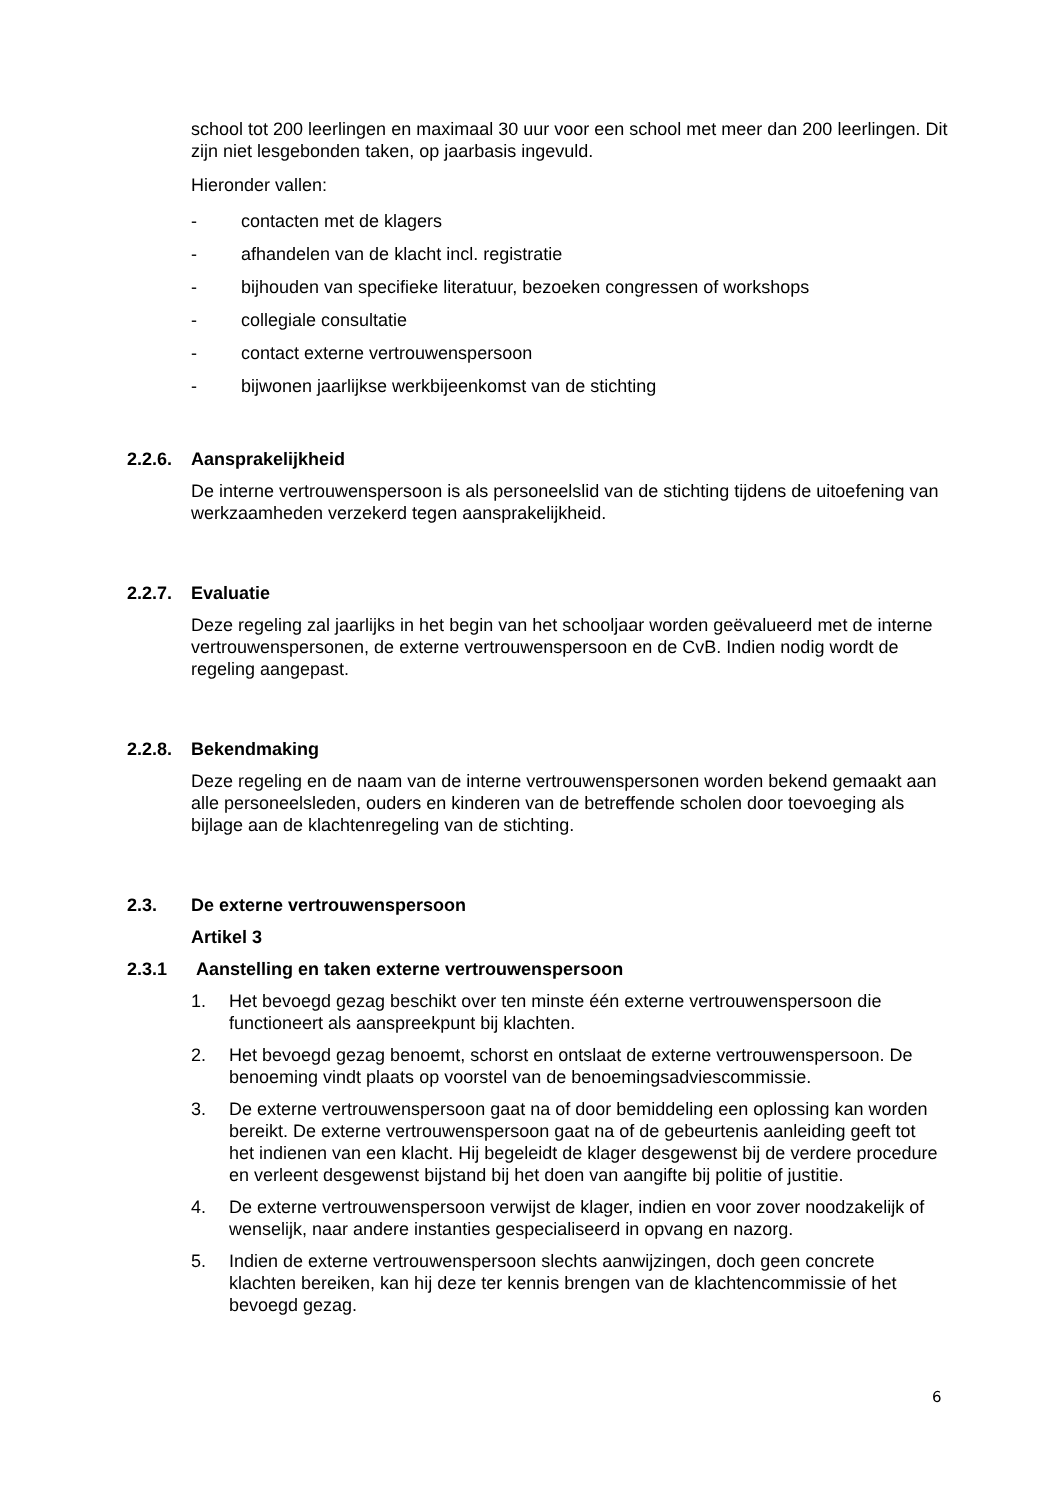school tot 200 leerlingen en maximaal 30 uur voor een school met meer dan 200 leerlingen. Dit zijn niet lesgebonden taken, op jaarbasis ingevuld.
Hieronder vallen:
- contacten met de klagers
- afhandelen van de klacht incl. registratie
- bijhouden van specifieke literatuur, bezoeken congressen of workshops
- collegiale consultatie
- contact externe vertrouwenspersoon
- bijwonen jaarlijkse werkbijeenkomst van de stichting
2.2.6. Aansprakelijkheid
De interne vertrouwenspersoon is als personeelslid van de stichting tijdens de uitoefening van werkzaamheden verzekerd tegen aansprakelijkheid.
2.2.7. Evaluatie
Deze regeling zal jaarlijks in het begin van het schooljaar worden geëvalueerd met de interne vertrouwenspersonen, de externe vertrouwenspersoon en de CvB. Indien nodig wordt de regeling aangepast.
2.2.8. Bekendmaking
Deze regeling en de naam van de interne vertrouwenspersonen worden bekend gemaakt aan alle personeelsleden, ouders en kinderen van de betreffende scholen door toevoeging als bijlage aan de klachtenregeling van de stichting.
2.3. De externe vertrouwenspersoon
Artikel 3
2.3.1 Aanstelling en taken externe vertrouwenspersoon
1. Het bevoegd gezag beschikt over ten minste één externe vertrouwenspersoon die functioneert als aanspreekpunt bij klachten.
2. Het bevoegd gezag benoemt, schorst en ontslaat de externe vertrouwenspersoon. De benoeming vindt plaats op voorstel van de benoemingsadviescommissie.
3. De externe vertrouwenspersoon gaat na of door bemiddeling een oplossing kan worden bereikt. De externe vertrouwenspersoon gaat na of de gebeurtenis aanleiding geeft tot het indienen van een klacht. Hij begeleidt de klager desgewenst bij de verdere procedure en verleent desgewenst bijstand bij het doen van aangifte bij politie of justitie.
4. De externe vertrouwenspersoon verwijst de klager, indien en voor zover noodzakelijk of wenselijk, naar andere instanties gespecialiseerd in opvang en nazorg.
5. Indien de externe vertrouwenspersoon slechts aanwijzingen, doch geen concrete klachten bereiken, kan hij deze ter kennis brengen van de klachtencommissie of het bevoegd gezag.
6